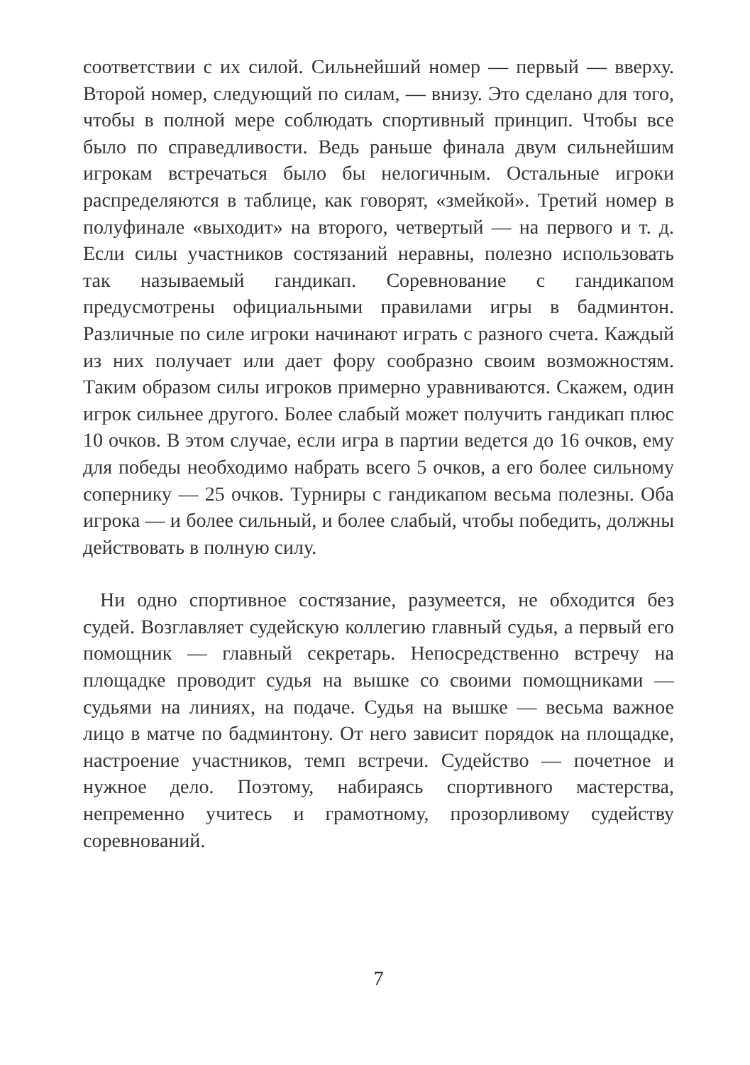соответствии с их силой. Сильнейший номер — первый — вверху. Второй номер, следующий по силам, — внизу. Это сделано для того, чтобы в полной мере соблюдать спортивный принцип. Чтобы все было по справедливости. Ведь раньше финала двум сильнейшим игрокам встречаться было бы нелогичным. Остальные игроки распределяются в таблице, как говорят, «змейкой». Третий номер в полуфинале «выходит» на второго, четвертый — на первого и т. д. Если силы участников состязаний неравны, полезно использовать так называемый гандикап. Соревнование с гандикапом предусмотрены официальными правилами игры в бадминтон. Различные по силе игроки начинают играть с разного счета. Каждый из них получает или дает фору сообразно своим возможностям. Таким образом силы игроков примерно уравниваются. Скажем, один игрок сильнее другого. Более слабый может получить гандикап плюс 10 очков. В этом случае, если игра в партии ведется до 16 очков, ему для победы необходимо набрать всего 5 очков, а его более сильному сопернику — 25 очков. Турниры с гандикапом весьма полезны. Оба игрока — и более сильный, и более слабый, чтобы победить, должны действовать в полную силу.
Ни одно спортивное состязание, разумеется, не обходится без судей. Возглавляет судейскую коллегию главный судья, а первый его помощник — главный секретарь. Непосредственно встречу на площадке проводит судья на вышке со своими помощниками — судьями на линиях, на подаче. Судья на вышке — весьма важное лицо в матче по бадминтону. От него зависит порядок на площадке, настроение участников, темп встречи. Судейство — почетное и нужное дело. Поэтому, набираясь спортивного мастерства, непременно учитесь и грамотному, прозорливому судейству соревнований.
7